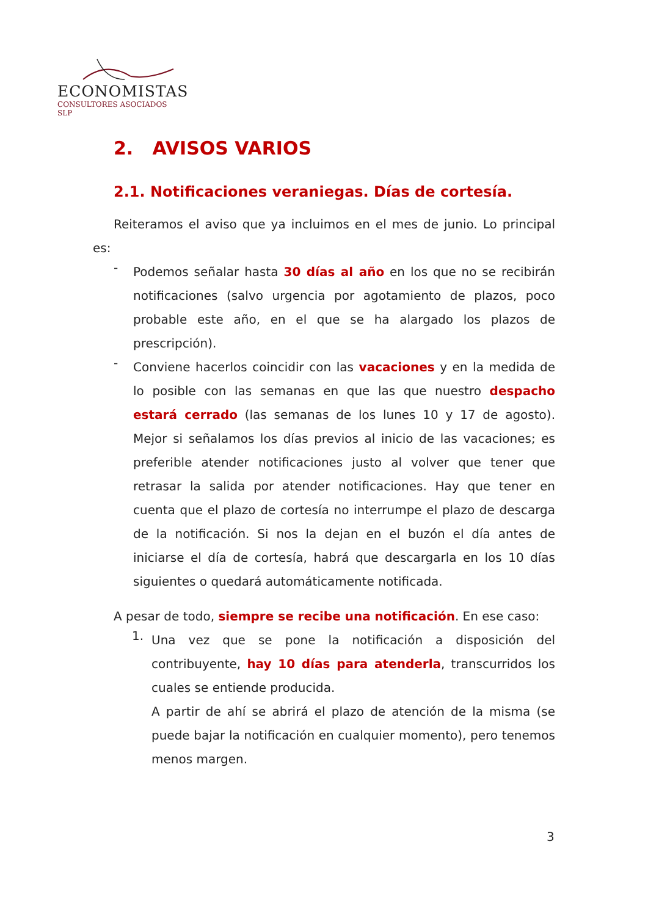ECONOMISTAS
CONSULTORES ASOCIADOS SLP
2. AVISOS VARIOS
2.1. Notificaciones veraniegas. Días de cortesía.
Reiteramos el aviso que ya incluimos en el mes de junio. Lo principal es:
-
Podemos señalar hasta 30 días al año en los que no se recibirán notificaciones (salvo urgencia por agotamiento de plazos, poco probable este año, en el que se ha alargado los plazos de prescripción).
-
Conviene hacerlos coincidir con las vacaciones y en la medida de lo posible con las semanas en que las que nuestro despacho estará cerrado (las semanas de los lunes 10 y 17 de agosto). Mejor si señalamos los días previos al inicio de las vacaciones; es preferible atender notificaciones justo al volver que tener que retrasar la salida por atender notificaciones. Hay que tener en cuenta que el plazo de cortesía no interrumpe el plazo de descarga de la notificación. Si nos la dejan en el buzón el día antes de iniciarse el día de cortesía, habrá que descargarla en los 10 días siguientes o quedará automáticamente notificada.
A pesar de todo, siempre se recibe una notificación. En ese caso:
1.
Una vez que se pone la notificación a disposición del contribuyente, hay 10 días para atenderla, transcurridos los cuales se entiende producida.
A partir de ahí se abrirá el plazo de atención de la misma (se puede bajar la notificación en cualquier momento), pero tenemos menos margen.
3